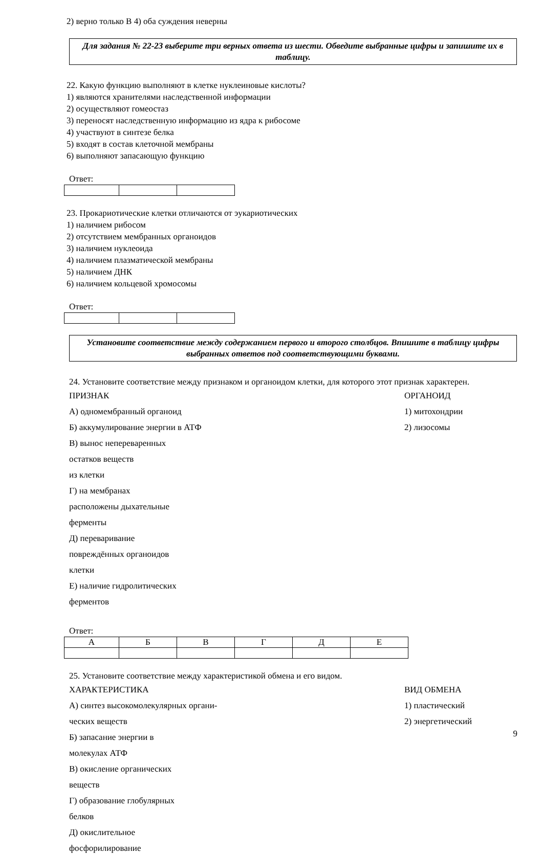2) верно только В 4) оба суждения неверны
Для задания № 22-23 выберите три верных ответа из шести. Обведите выбранные цифры и запишите их в таблицу.
22. Какую функцию выполняют в клетке нуклеиновые кислоты?
1) являются хранителями наследственной информации
2) осуществляют гомеостаз
3) переносят наследственную информацию из ядра к рибосоме
4) участвуют в синтезе белка
5) входят в состав клеточной мембраны
6) выполняют запасающую функцию
Ответ:
23. Прокариотические клетки отличаются от эукариотических
1) наличием рибосом
2) отсутствием мембранных органоидов
3) наличием нуклеоида
4) наличием плазматической мембраны
5) наличием ДНК
6) наличием кольцевой хромосомы
Ответ:
Установите соответствие между содержанием первого и второго столбцов. Впишите в таблицу цифры выбранных ответов под соответствующими буквами.
24. Установите соответствие между признаком и органоидом клетки, для которого этот признак характерен.
ПРИЗНАК ОРГАНОИД
А) одномембранный органоид 1) митохондрии
Б) аккумулирование энергии в АТФ 2) лизосомы
В) вынос непереваренных остатков веществ
из клетки
Г) на мембранах расположены дыхательные ферменты
Д) переваривание повреждённых органоидов клетки
Е) наличие гидролитических ферментов
Ответ:
| А | Б | В | Г | Д | Е |
25. Установите соответствие между характеристикой обмена и его видом.
ХАРАКТЕРИСТИКА ВИД ОБМЕНА
А) синтез высокомолекулярных органи- 1) пластический
ческих веществ 2) энергетический
Б) запасание энергии в молекулах АТФ
В) окисление органических веществ
Г) образование глобулярных белков
Д) окислительное фосфорилирование
9